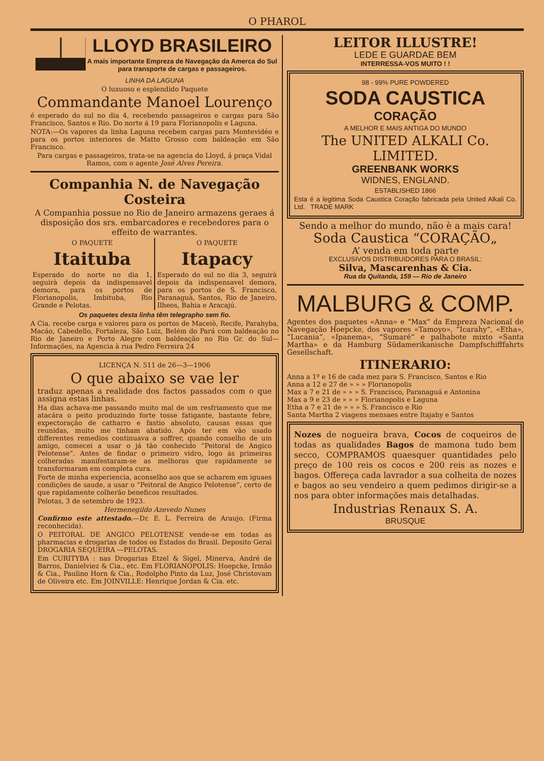O PHAROL
LLOYD BRASILEIRO
A mais importante Empreza de Navegação da Amerca do Sul para transporte de cargas e passageiros.
LINHA DA LAGUNA
O luxuoso e esplendido Paquete
Commandante Manoel Lourenço
é esperado do sul no dia 4, recebendo passageiros e cargas para São Francisco, Santos e Rio. Do norte á 19 para Florianopolis e Laguna.
NOTA:—Os vapores da linha Laguna recebem cargas para Montevidéo e para os portos interiores de Matto Grosso com baldeação em São Francisco.
Para cargas e passageiros, trata-se na agencia do Lloyd, á praça Vidal Ramos, com o agente José Alves Pereira.
Companhia N. de Navegação Costeira
A Companhia possue no Rio de Janeiro armazens geraes á disposição dos srs. embarcadores e recebedores para o effeito de warrantes.
O PAQUETE
Itaituba
Esperado do norte no dia 1, seguirà depois da indispensavel demora, para os portos de Florianopolis, Imbituba, Rio Grande e Pelotas.
O PAQUETE
Itapacy
Esperado do sul no dia 3, seguirà depois da indispensavel demora, para os portos de S. Francisco, Paranaguà, Santos, Rio de Janeiro, Ilheos, Bahia e Aracajú.
Os paquetes desta linha têm telegrapho sem fio.
A Cia. recebe carga e valores para os portos de Maceiò, Recife, Parahyba, Macáo, Cabedello, Fortaleza, São Luiz, Belém do Pará com baldeação no Rio de Janeiro e Porto Alegre com baldeação no Rio Gr. do Sul—Informações, na Agencia à rua Pedro Ferreira 24
LICENÇA N. 511 de 26—3—1906
O que abaixo se vae ler
traduz apenas a realidade dos factos passados com o que assigna estas linhas.
Ha dias achava-me passando muito mal de um resfriamento que me atacára o peito produzindo forte tosse fatigante, bastante febre, expectoração de catharro e fastio absoluto, causas essas que reunidas, muito me tinham abatido. Após ter em vão usado differentes remedios continuava a soffrer, quando conselho de um amigo, comecei a usar o já tão conhecido “Peitoral de Angico Pelotense”. Antes de findar o primeiro vidro, logo ás primeiras colheradas manifestaram-se as melhoras que rapidamente se transformaram em completa cura.
Forte de minha experiencia, aconselho aos que se acharem em iguaes condições de saude, a usar o “Peitoral de Angico Pelotense”, certo de que rapidamente colherão beneficos resultados.
Pelotas, 3 de setembro de 1923.
Hermenegildo Azevedo Nunes
Confirmo este attestado.—Dr. E. L. Ferreira de Araujo. (Firma reconhecida).
O PEITORAL DE ANGICO PELOTENSE vende-se em todas as pharmacias e drogarias de todos os Estados do Brasil. Deposito Geral DROGARIA SEQUEIRA —PELOTAS.
Em CURITYBA : nas Drogarias Etzel & Sigel, Minerva, André de Barros, Danielviez & Cia., etc. Em FLORIANOPOLIS: Hoepcke, Irmão & Cia., Paulino Horn & Cia., Rodolpho Pinto da Luz, José Christovam de Oliveira etc. Em JOINVILLE: Henrique Jordan & Cia. etc.
LEITOR ILLUSTRE!
LEDE E GUARDAE BEM
INTERRESSA-VOS MUITO ! !
98 - 99% PURE POWDERED
SODA CAUSTICA
CORAÇÃO
A MELHOR E MAIS ANTIGA DO MUNDO
The UNITED ALKALI Co. LIMITED.
GREENBANK WORKS
WIDNES, ENGLAND.
ESTABLISHED 1866
Esta é a legitima Soda Caustica Coração fabricada pela United Alkali Co. Ltd. TRADE MARK
Sendo a melhor do mundo, não è a mais cara!
Soda Caustica “CORAÇÃO„
A’ venda em toda parte
EXCLUSIVOS DISTRIBUIDORES PARA O BRASIL:
Silva, Mascarenhas & Cia.
Rua da Quitanda, 159 — Rio de Janeiro
MALBURG & COMP.
Agentes dos paquetes «Anna» e “Max“ da Empreza Nacional de Navegação Hoepcke, dos vapores «Tamoyo», “Icarahy“, «Etha», “Lucania“, «Ipanema», “Sumaré“ e palhabote mixto «Santa Martha» e da Hamburg Südamerikanische Dampfschifffahrts Gesellschaft.
ITINERARIO:
Anna a 1º e 16 de cada mez para S. Francisco, Santos e Rio
Anna a 12 e 27 de » » » Florianopolis
Max a 7 e 21 de » » » S. Francisco, Paranaguá e Antonina
Max a 9 e 23 de » » » Florianopolis e Laguna
Etha a 7 e 21 de » » » S. Francisco e Rio
Santa Martha 2 viagens mensaes entre Itajahy e Santos
Nozes de nogueira brava, Cocos de coqueiros de todas as qualidades Bagos de mamona tudo bem secco, COMPRAMOS quaesquer quantidades pelo preço de 100 reis os cocos e 200 reis as nozes e bagos. Offereça cada lavrador a sua colheita de nozes e bagos ao seu vendeiro a quem pedimos dirigir-se a nos para obter informações mais detalhadas.
Industrias Renaux S. A.
BRUSQUE